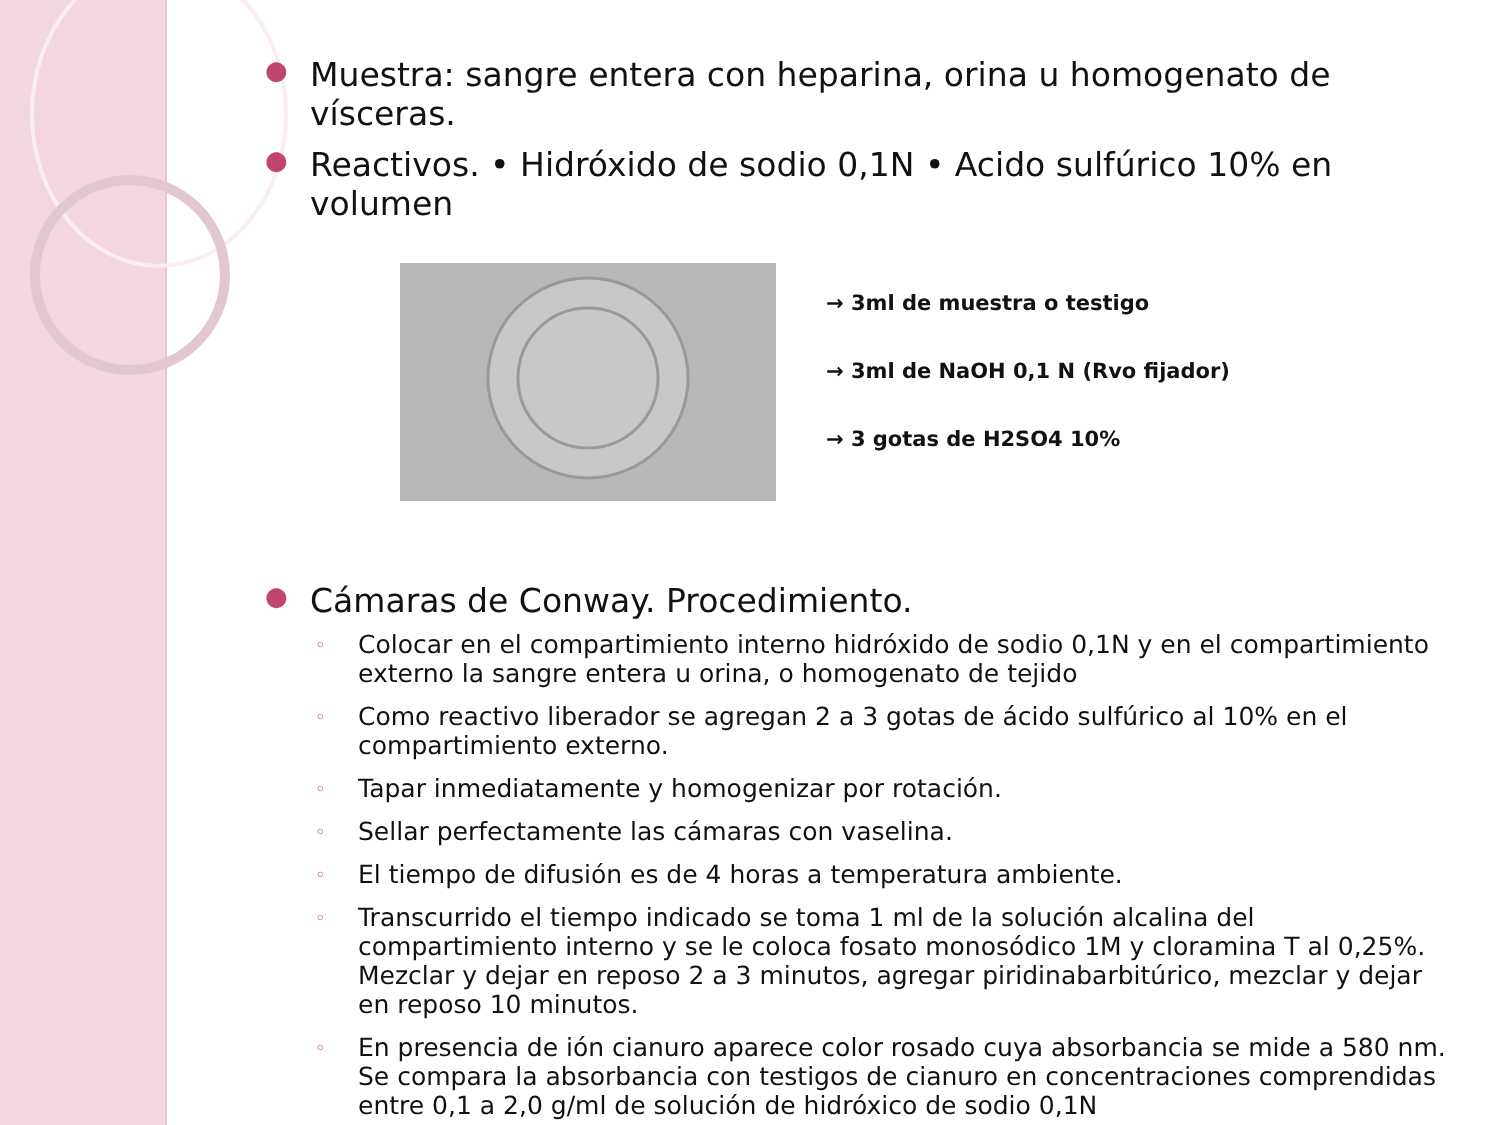● Muestra: sangre entera con heparina, orina u homogenato de vísceras.
● Reactivos. • Hidróxido de sodio 0,1N • Acido sulfúrico 10% en volumen
→ 3ml de muestra o testigo
→ 3ml de NaOH 0,1 N (Rvo fijador)
→ 3 gotas de H2SO4 10%
● Cámaras de Conway. Procedimiento.
◦ Colocar en el compartimiento interno hidróxido de sodio 0,1N y en el compartimiento externo la sangre entera u orina, o homogenato de tejido
◦ Como reactivo liberador se agregan 2 a 3 gotas de ácido sulfúrico al 10% en el compartimiento externo.
◦ Tapar inmediatamente y homogenizar por rotación.
◦ Sellar perfectamente las cámaras con vaselina.
◦ El tiempo de difusión es de 4 horas a temperatura ambiente.
◦ Transcurrido el tiempo indicado se toma 1 ml de la solución alcalina del compartimiento interno y se le coloca fosato monosódico 1M y cloramina T al 0,25%. Mezclar y dejar en reposo 2 a 3 minutos, agregar piridinabarbitúrico, mezclar y dejar en reposo 10 minutos.
◦ En presencia de ión cianuro aparece color rosado cuya absorbancia se mide a 580 nm. Se compara la absorbancia con testigos de cianuro en concentraciones comprendidas entre 0,1 a 2,0 g/ml de solución de hidróxico de sodio 0,1N